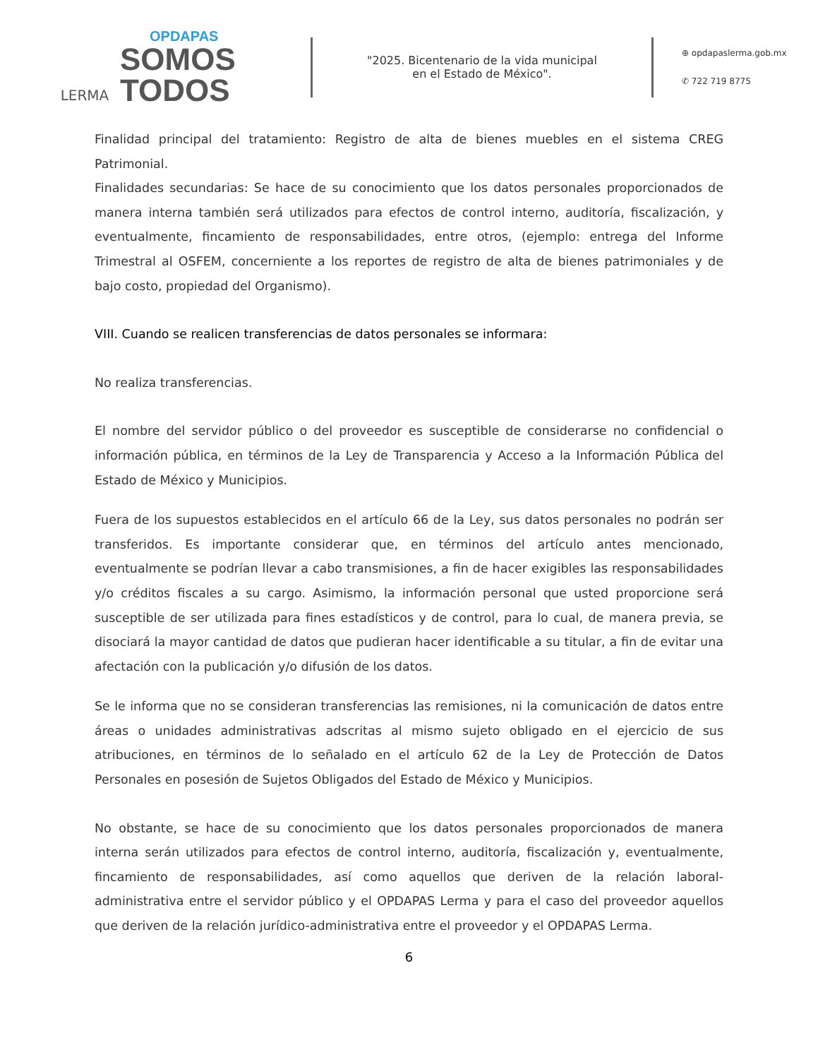LERMA
OPDAPAS
SOMOS
TODOS
"2025. Bicentenario de la vida municipal
en el Estado de México".
⊕ opdapaslerma.gob.mx
✆ 722 719 8775
Finalidad principal del tratamiento: Registro de alta de bienes muebles en el sistema CREG Patrimonial.
Finalidades secundarias: Se hace de su conocimiento que los datos personales proporcionados de manera interna también será utilizados para efectos de control interno, auditoría, fiscalización, y eventualmente, fincamiento de responsabilidades, entre otros, (ejemplo: entrega del Informe Trimestral al OSFEM, concerniente a los reportes de registro de alta de bienes patrimoniales y de bajo costo, propiedad del Organismo).
VIII. Cuando se realicen transferencias de datos personales se informara:
No realiza transferencias.
El nombre del servidor público o del proveedor es susceptible de considerarse no confidencial o información pública, en términos de la Ley de Transparencia y Acceso a la Información Pública del Estado de México y Municipios.
Fuera de los supuestos establecidos en el artículo 66 de la Ley, sus datos personales no podrán ser transferidos. Es importante considerar que, en términos del artículo antes mencionado, eventualmente se podrían llevar a cabo transmisiones, a fin de hacer exigibles las responsabilidades y/o créditos fiscales a su cargo. Asimismo, la información personal que usted proporcione será susceptible de ser utilizada para fines estadísticos y de control, para lo cual, de manera previa, se disociará la mayor cantidad de datos que pudieran hacer identificable a su titular, a fin de evitar una afectación con la publicación y/o difusión de los datos.
Se le informa que no se consideran transferencias las remisiones, ni la comunicación de datos entre áreas o unidades administrativas adscritas al mismo sujeto obligado en el ejercicio de sus atribuciones, en términos de lo señalado en el artículo 62 de la Ley de Protección de Datos Personales en posesión de Sujetos Obligados del Estado de México y Municipios.
No obstante, se hace de su conocimiento que los datos personales proporcionados de manera interna serán utilizados para efectos de control interno, auditoría, fiscalización y, eventualmente, fincamiento de responsabilidades, así como aquellos que deriven de la relación laboral-administrativa entre el servidor público y el OPDAPAS Lerma y para el caso del proveedor aquellos que deriven de la relación jurídico-administrativa entre el proveedor y el OPDAPAS Lerma.
6